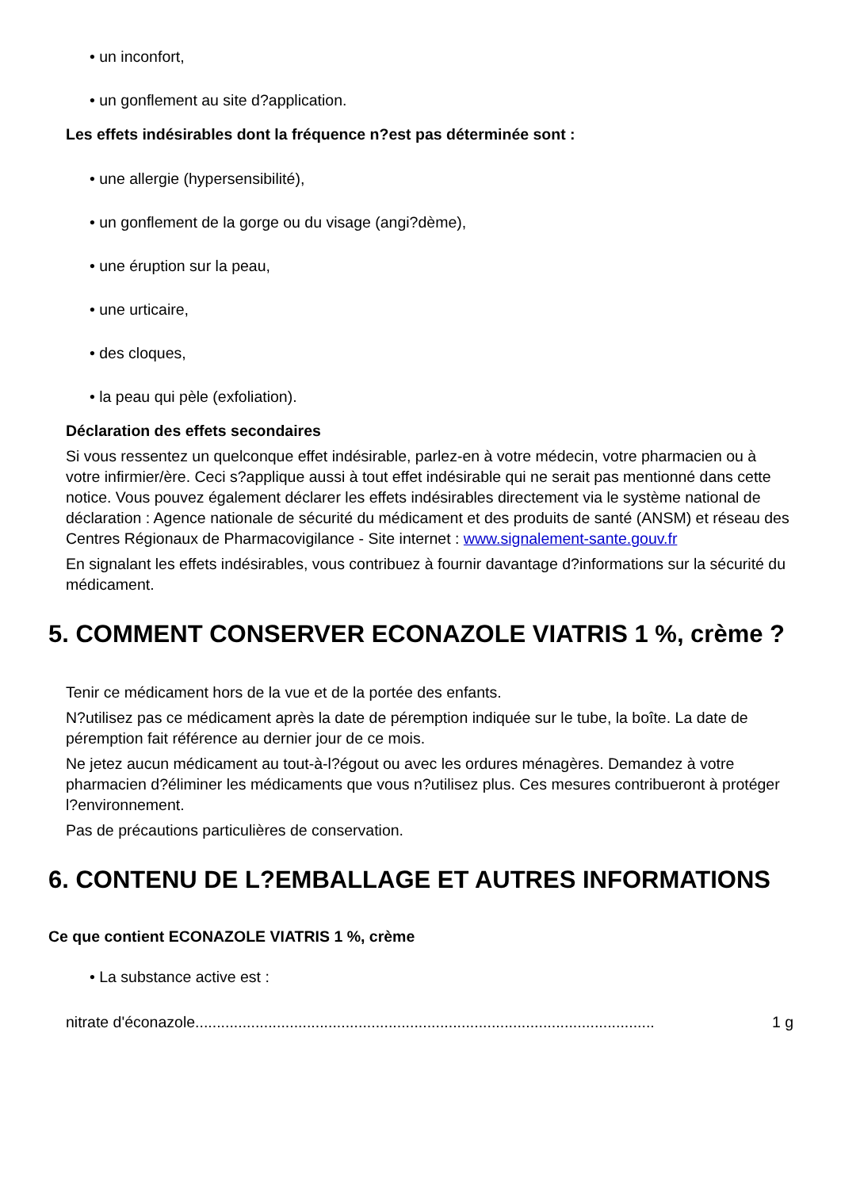• un inconfort,
• un gonflement au site d?application.
Les effets indésirables dont la fréquence n?est pas déterminée sont :
• une allergie (hypersensibilité),
• un gonflement de la gorge ou du visage (angi?dème),
• une éruption sur la peau,
• une urticaire,
• des cloques,
• la peau qui pèle (exfoliation).
Déclaration des effets secondaires
Si vous ressentez un quelconque effet indésirable, parlez-en à votre médecin, votre pharmacien ou à votre infirmier/ère. Ceci s?applique aussi à tout effet indésirable qui ne serait pas mentionné dans cette notice. Vous pouvez également déclarer les effets indésirables directement via le système national de déclaration : Agence nationale de sécurité du médicament et des produits de santé (ANSM) et réseau des Centres Régionaux de Pharmacovigilance - Site internet : www.signalement-sante.gouv.fr
En signalant les effets indésirables, vous contribuez à fournir davantage d?informations sur la sécurité du médicament.
5. COMMENT CONSERVER ECONAZOLE VIATRIS 1 %, crème ?
Tenir ce médicament hors de la vue et de la portée des enfants.
N?utilisez pas ce médicament après la date de péremption indiquée sur le tube, la boîte. La date de péremption fait référence au dernier jour de ce mois.
Ne jetez aucun médicament au tout-à-l?égout ou avec les ordures ménagères. Demandez à votre pharmacien d?éliminer les médicaments que vous n?utilisez plus. Ces mesures contribueront à protéger l?environnement.
Pas de précautions particulières de conservation.
6. CONTENU DE L?EMBALLAGE ET AUTRES INFORMATIONS
Ce que contient ECONAZOLE VIATRIS 1 %, crème
• La substance active est :
nitrate d'éconazole........................................................................................................... 1 g